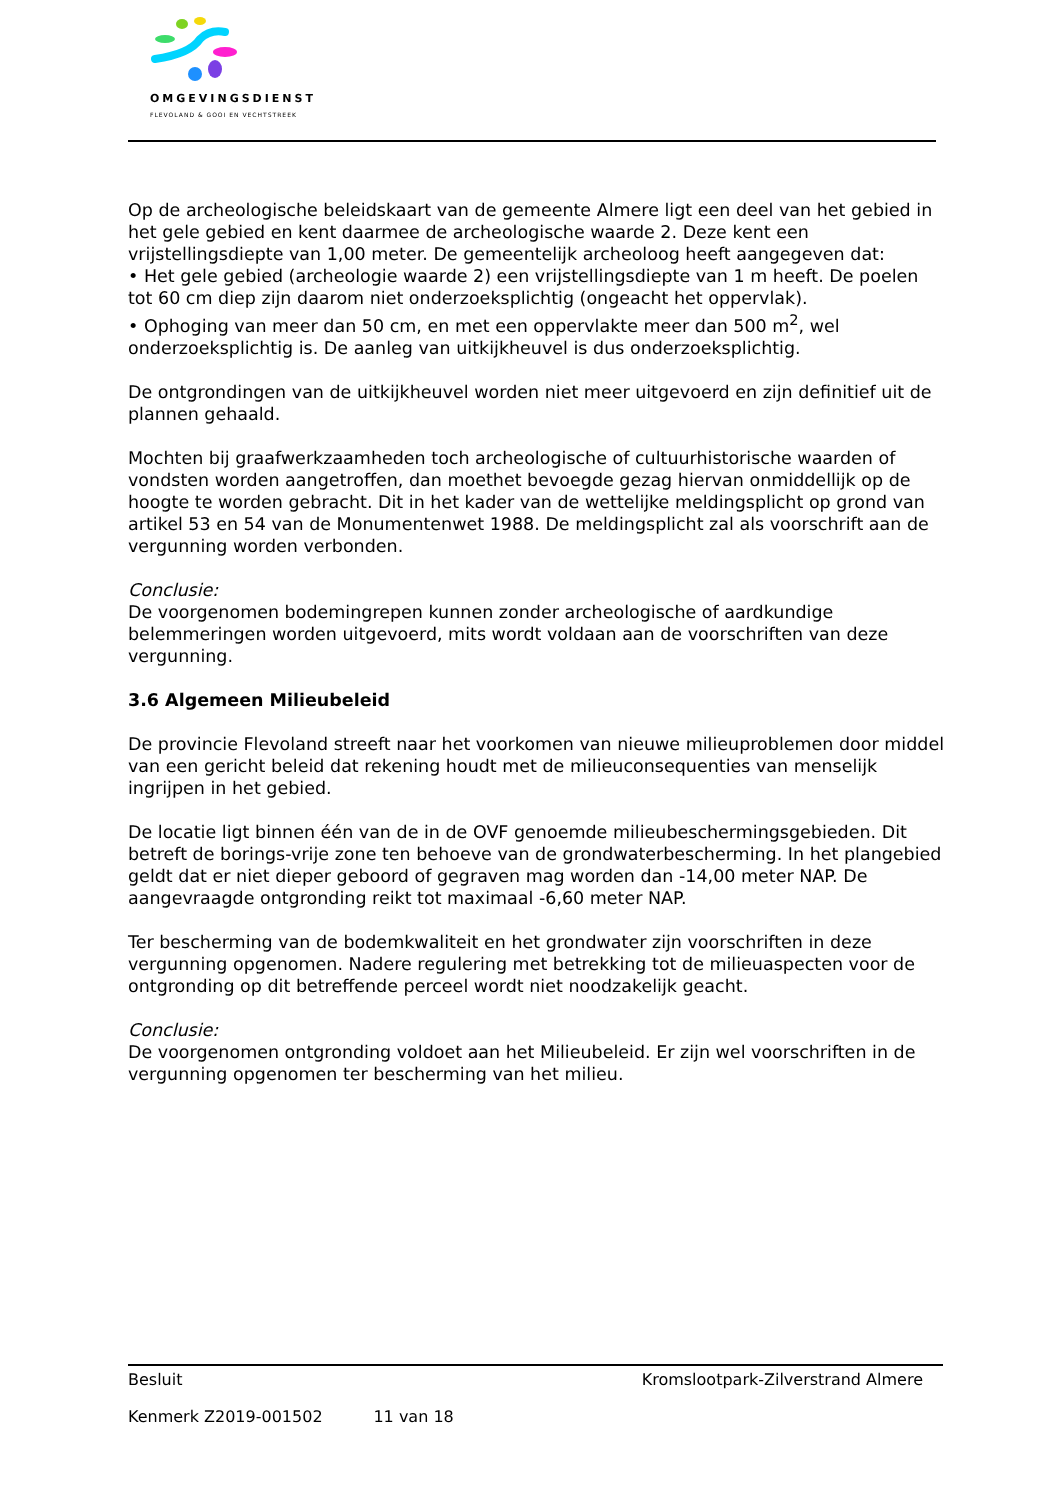OMGEVINGSDIENST
FLEVOLAND & GOOI EN VECHTSTREEK
Op de archeologische beleidskaart van de gemeente Almere ligt een deel van het gebied in het gele gebied en kent daarmee de archeologische waarde 2. Deze kent een vrijstellingsdiepte van 1,00 meter. De gemeentelijk archeoloog heeft aangegeven dat:
• Het gele gebied (archeologie waarde 2) een vrijstellingsdiepte van 1 m heeft. De poelen tot 60 cm diep zijn daarom niet onderzoeksplichtig (ongeacht het oppervlak).
• Ophoging van meer dan 50 cm, en met een oppervlakte meer dan 500 m<sup>2</sup>, wel onderzoeksplichtig is. De aanleg van uitkijkheuvel is dus onderzoeksplichtig.
De ontgrondingen van de uitkijkheuvel worden niet meer uitgevoerd en zijn definitief uit de plannen gehaald.
Mochten bij graafwerkzaamheden toch archeologische of cultuurhistorische waarden of vondsten worden aangetroffen, dan moethet bevoegde gezag hiervan onmiddellijk op de hoogte te worden gebracht. Dit in het kader van de wettelijke meldingsplicht op grond van artikel 53 en 54 van de Monumentenwet 1988. De meldingsplicht zal als voorschrift aan de vergunning worden verbonden.
Conclusie:
De voorgenomen bodemingrepen kunnen zonder archeologische of aardkundige belemmeringen worden uitgevoerd, mits wordt voldaan aan de voorschriften van deze vergunning.
3.6 Algemeen Milieubeleid
De provincie Flevoland streeft naar het voorkomen van nieuwe milieuproblemen door middel van een gericht beleid dat rekening houdt met de milieuconsequenties van menselijk ingrijpen in het gebied.
De locatie ligt binnen één van de in de OVF genoemde milieubeschermingsgebieden. Dit betreft de borings-vrije zone ten behoeve van de grondwaterbescherming. In het plangebied geldt dat er niet dieper geboord of gegraven mag worden dan -14,00 meter NAP. De aangevraagde ontgronding reikt tot maximaal -6,60 meter NAP.
Ter bescherming van de bodemkwaliteit en het grondwater zijn voorschriften in deze vergunning opgenomen. Nadere regulering met betrekking tot de milieuaspecten voor de ontgronding op dit betreffende perceel wordt niet noodzakelijk geacht.
Conclusie:
De voorgenomen ontgronding voldoet aan het Milieubeleid. Er zijn wel voorschriften in de vergunning opgenomen ter bescherming van het milieu.
Besluit Kromslootpark-Zilverstrand Almere
Kenmerk Z2019-001502 11 van 18